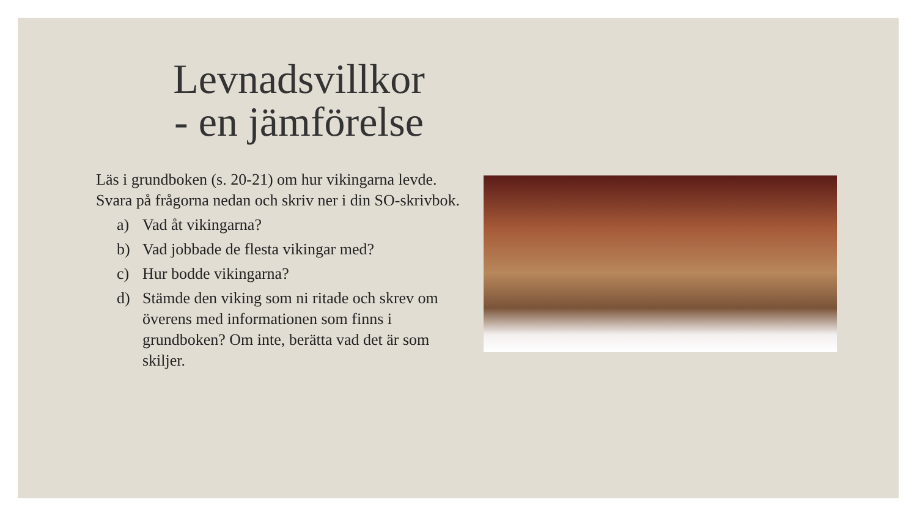Levnadsvillkor
- en jämförelse
Läs i grundboken (s. 20-21) om hur vikingarna levde. Svara på frågorna nedan och skriv ner i din SO-skrivbok.
a) Vad åt vikingarna?
b) Vad jobbade de flesta vikingar med?
c) Hur bodde vikingarna?
d) Stämde den viking som ni ritade och skrev om överens med informationen som finns i grundboken? Om inte, berätta vad det är som skiljer.